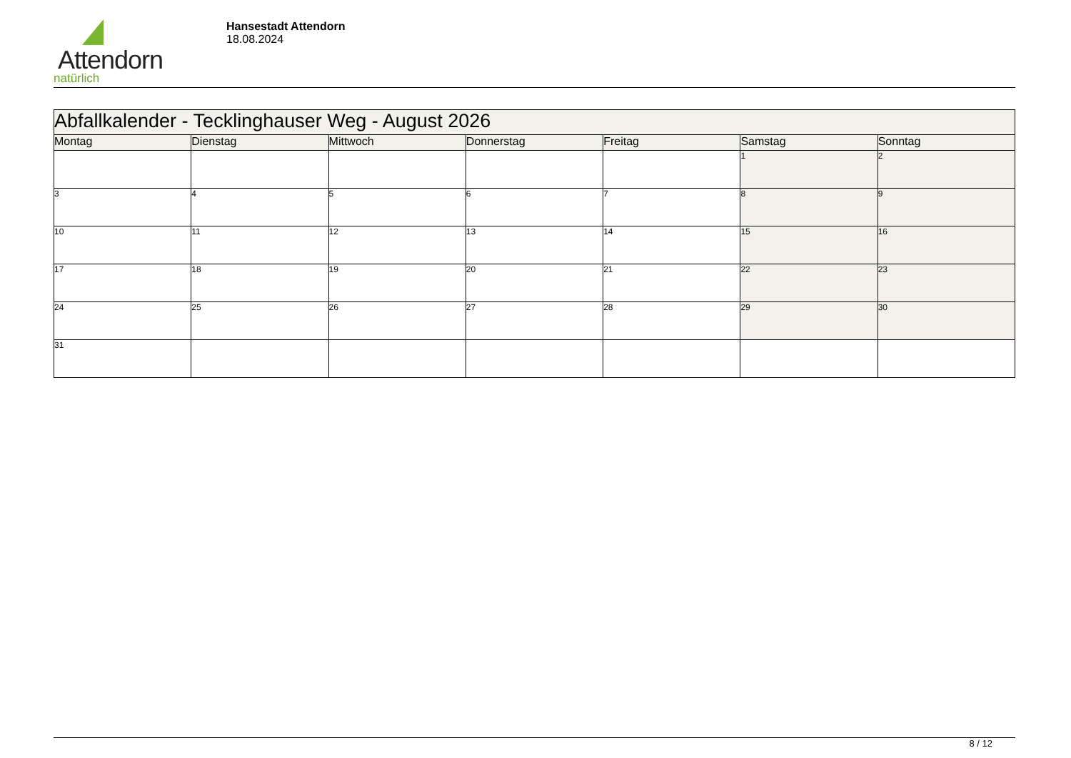Attendorn
natürlich
Hansestadt Attendorn
18.08.2024
| Abfallkalender - Tecklinghauser Weg - August 2026 | | | | | | |
| --- | --- | --- | --- | --- | --- | --- |
| Montag | Dienstag | Mittwoch | Donnerstag | Freitag | Samstag | Sonntag |
| | | | | | 1 | 2 |
| 3 | 4 | 5 | 6 | 7 | 8 | 9 |
| 10 | 11 | 12 | 13 | 14 | 15 | 16 |
| 17 | 18 | 19 | 20 | 21 | 22 | 23 |
| 24 | 25 | 26 | 27 | 28 | 29 | 30 |
| 31 | | | | | | |
8 / 12